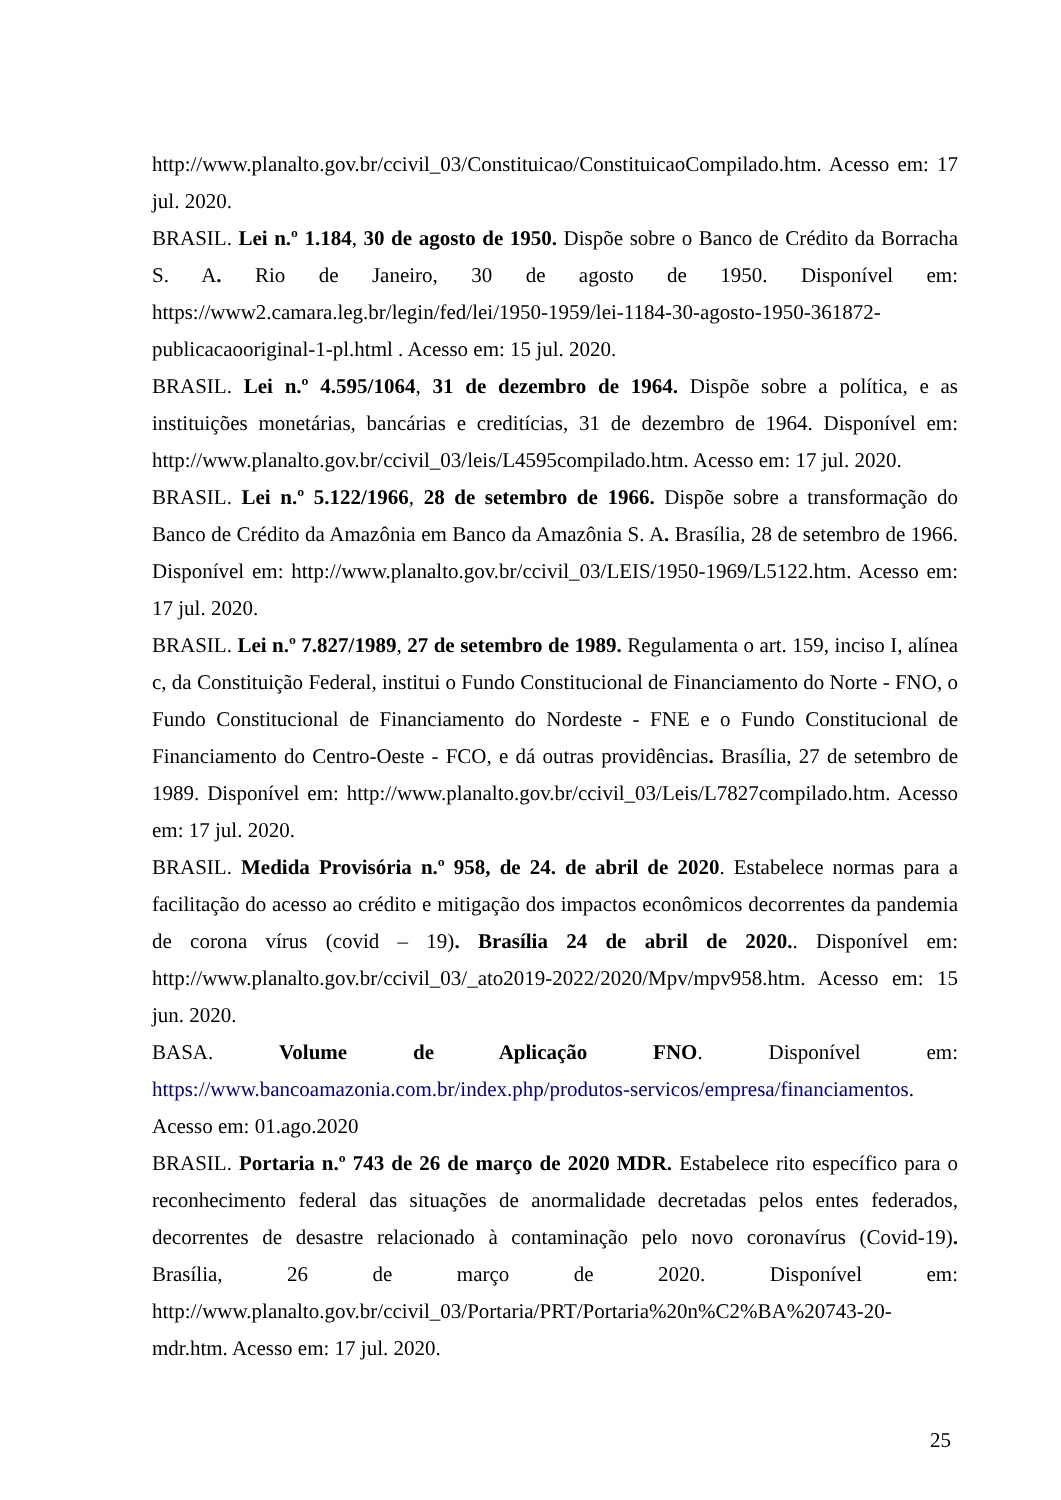http://www.planalto.gov.br/ccivil_03/Constituicao/ConstituicaoCompilado.htm. Acesso em: 17 jul. 2020.
BRASIL. Lei n.º 1.184, 30 de agosto de 1950. Dispõe sobre o Banco de Crédito da Borracha S. A. Rio de Janeiro, 30 de agosto de 1950. Disponível em: https://www2.camara.leg.br/legin/fed/lei/1950-1959/lei-1184-30-agosto-1950-361872-publicacaooriginal-1-pl.html . Acesso em: 15 jul. 2020.
BRASIL. Lei n.º 4.595/1064, 31 de dezembro de 1964. Dispõe sobre a política, e as instituições monetárias, bancárias e creditícias, 31 de dezembro de 1964. Disponível em: http://www.planalto.gov.br/ccivil_03/leis/L4595compilado.htm. Acesso em: 17 jul. 2020.
BRASIL. Lei n.º 5.122/1966, 28 de setembro de 1966. Dispõe sobre a transformação do Banco de Crédito da Amazônia em Banco da Amazônia S. A. Brasília, 28 de setembro de 1966. Disponível em: http://www.planalto.gov.br/ccivil_03/LEIS/1950-1969/L5122.htm. Acesso em: 17 jul. 2020.
BRASIL. Lei n.º 7.827/1989, 27 de setembro de 1989. Regulamenta o art. 159, inciso I, alínea c, da Constituição Federal, institui o Fundo Constitucional de Financiamento do Norte - FNO, o Fundo Constitucional de Financiamento do Nordeste - FNE e o Fundo Constitucional de Financiamento do Centro-Oeste - FCO, e dá outras providências. Brasília, 27 de setembro de 1989. Disponível em: http://www.planalto.gov.br/ccivil_03/Leis/L7827compilado.htm. Acesso em: 17 jul. 2020.
BRASIL. Medida Provisória n.º 958, de 24. de abril de 2020. Estabelece normas para a facilitação do acesso ao crédito e mitigação dos impactos econômicos decorrentes da pandemia de corona vírus (covid – 19). Brasília 24 de abril de 2020.. Disponível em: http://www.planalto.gov.br/ccivil_03/_ato2019-2022/2020/Mpv/mpv958.htm. Acesso em: 15 jun. 2020.
BASA. Volume de Aplicação FNO. Disponível em: https://www.bancoamazonia.com.br/index.php/produtos-servicos/empresa/financiamentos. Acesso em: 01.ago.2020
BRASIL. Portaria n.º 743 de 26 de março de 2020 MDR. Estabelece rito específico para o reconhecimento federal das situações de anormalidade decretadas pelos entes federados, decorrentes de desastre relacionado à contaminação pelo novo coronavírus (Covid-19). Brasília, 26 de março de 2020. Disponível em: http://www.planalto.gov.br/ccivil_03/Portaria/PRT/Portaria%20n%C2%BA%20743-20-mdr.htm. Acesso em: 17 jul. 2020.
25